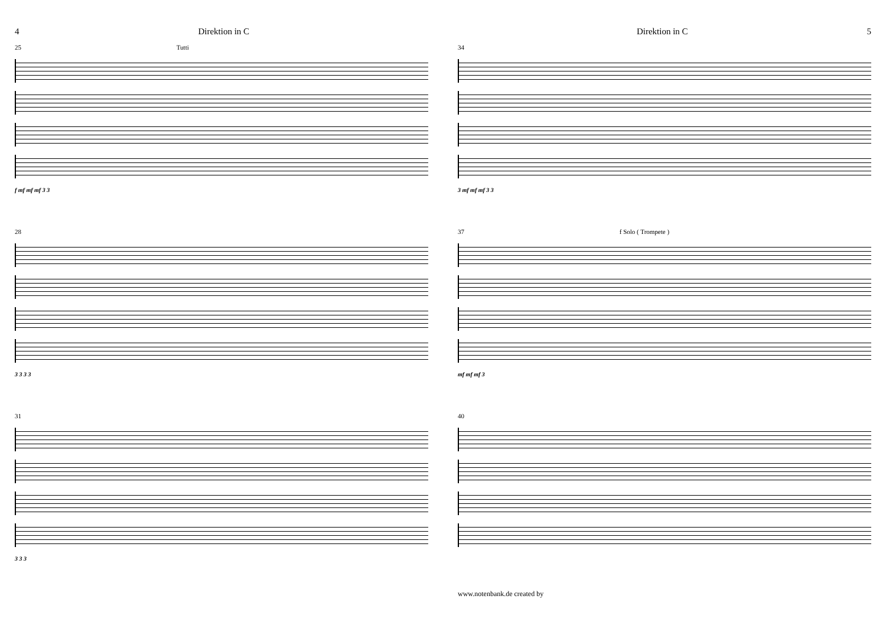4 Direktion in C
25 Tutti
f mf mf mf 3 3
28
3 3 3 3
31
3 3 3
Direktion in C 5
34
3 mf mf mf 3 3
37 f Solo ( Trompete )
mf mf mf 3
40
www.notenbank.de created by